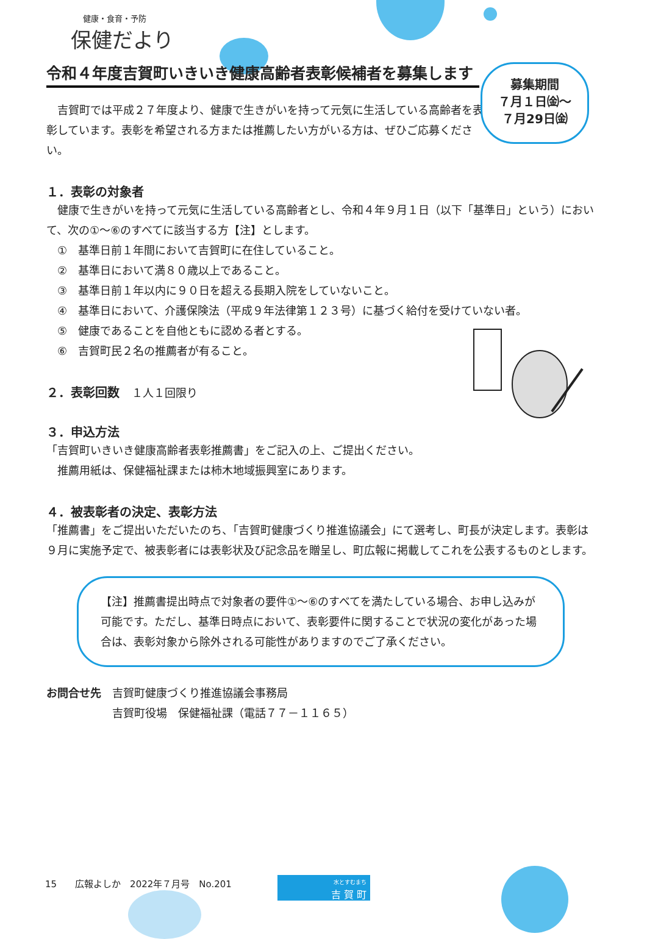健康・食育・予防
保健だより
令和４年度吉賀町いきいき健康高齢者表彰候補者を募集します
　吉賀町では平成２７年度より、健康で生きがいを持って元気に生活している高齢者を表彰しています。表彰を希望される方または推薦したい方がいる方は、ぜひご応募ください。
１．表彰の対象者
　健康で生きがいを持って元気に生活している高齢者とし、令和４年９月１日（以下「基準日」という）において、次の①～⑥のすべてに該当する方【注】とします。
　①　基準日前１年間において吉賀町に在住していること。
　②　基準日において満８０歳以上であること。
　③　基準日前１年以内に９０日を超える長期入院をしていないこと。
　④　基準日において、介護保険法（平成９年法律第１２３号）に基づく給付を受けていない者。
　⑤　健康であることを自他ともに認める者とする。
　⑥　吉賀町民２名の推薦者が有ること。
２．表彰回数　１人１回限り
３．申込方法
「吉賀町いきいき健康高齢者表彰推薦書」をご記入の上、ご提出ください。
　推薦用紙は、保健福祉課または柿木地域振興室にあります。
４．被表彰者の決定、表彰方法
「推薦書」をご提出いただいたのち、「吉賀町健康づくり推進協議会」にて選考し、町長が決定します。表彰は９月に実施予定で、被表彰者には表彰状及び記念品を贈呈し、町広報に掲載してこれを公表するものとします。
【注】推薦書提出時点で対象者の要件①～⑥のすべてを満たしている場合、お申し込みが可能です。ただし、基準日時点において、表彰要件に関することで状況の変化があった場合は、表彰対象から除外される可能性がありますのでご了承ください。
お問合せ先　吉賀町健康づくり推進協議会事務局
　　　　　　吉賀町役場　保健福祉課（電話７７－１１６５）
募集期間
７月１日㈮～
７月29日㈮
15　　広報よしか　2022年７月号　No.201
水とすむまち
吉 賀 町